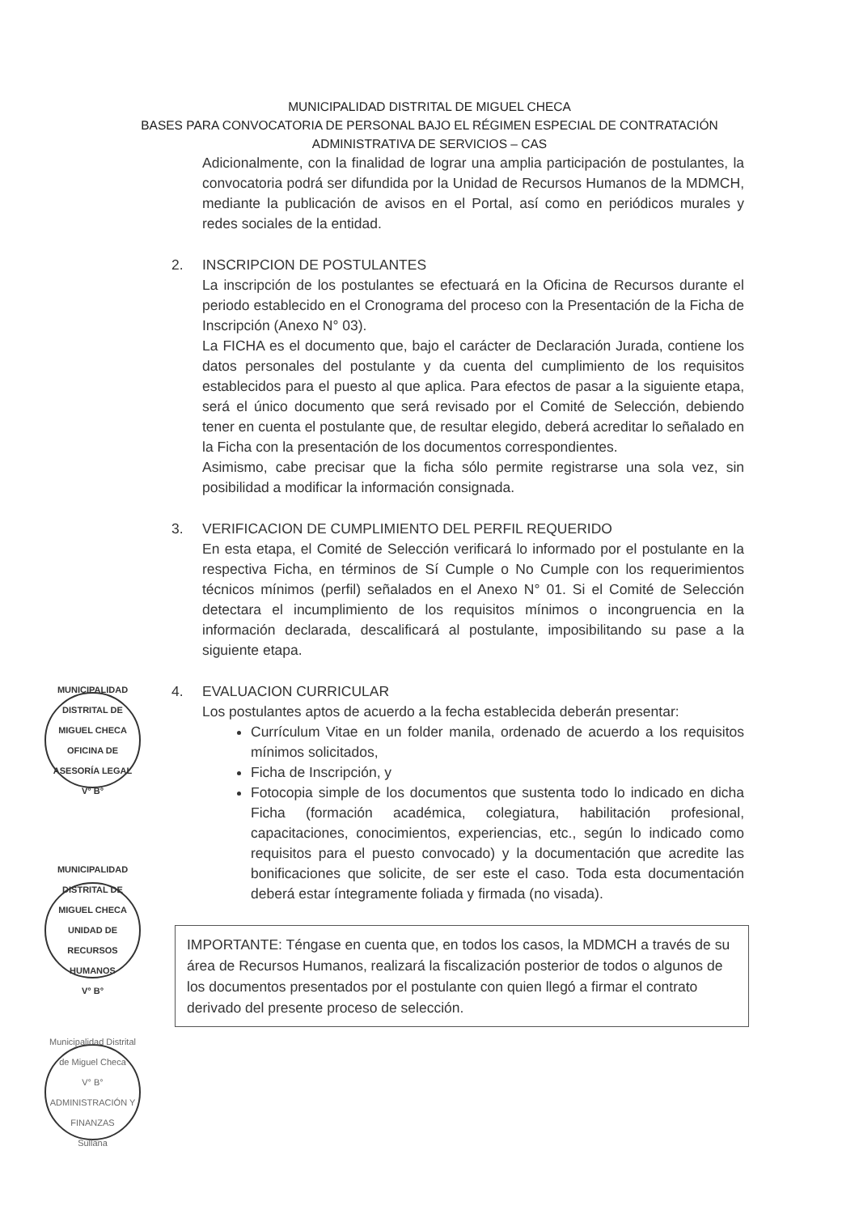MUNICIPALIDAD DISTRITAL DE MIGUEL CHECA
BASES PARA CONVOCATORIA DE PERSONAL BAJO EL RÉGIMEN ESPECIAL DE CONTRATACIÓN
ADMINISTRATIVA DE SERVICIOS – CAS
Adicionalmente, con la finalidad de lograr una amplia participación de postulantes, la convocatoria podrá ser difundida por la Unidad de Recursos Humanos de la MDMCH, mediante la publicación de avisos en el Portal, así como en periódicos murales y redes sociales de la entidad.
2. INSCRIPCION DE POSTULANTES
La inscripción de los postulantes se efectuará en la Oficina de Recursos durante el periodo establecido en el Cronograma del proceso con la Presentación de la Ficha de Inscripción (Anexo N° 03).
La FICHA es el documento que, bajo el carácter de Declaración Jurada, contiene los datos personales del postulante y da cuenta del cumplimiento de los requisitos establecidos para el puesto al que aplica. Para efectos de pasar a la siguiente etapa, será el único documento que será revisado por el Comité de Selección, debiendo tener en cuenta el postulante que, de resultar elegido, deberá acreditar lo señalado en la Ficha con la presentación de los documentos correspondientes.
Asimismo, cabe precisar que la ficha sólo permite registrarse una sola vez, sin posibilidad a modificar la información consignada.
3. VERIFICACION DE CUMPLIMIENTO DEL PERFIL REQUERIDO
En esta etapa, el Comité de Selección verificará lo informado por el postulante en la respectiva Ficha, en términos de Sí Cumple o No Cumple con los requerimientos técnicos mínimos (perfil) señalados en el Anexo N° 01. Si el Comité de Selección detectara el incumplimiento de los requisitos mínimos o incongruencia en la información declarada, descalificará al postulante, imposibilitando su pase a la siguiente etapa.
4. EVALUACION CURRICULAR
Los postulantes aptos de acuerdo a la fecha establecida deberán presentar:
Currículum Vitae en un folder manila, ordenado de acuerdo a los requisitos mínimos solicitados,
Ficha de Inscripción, y
Fotocopia simple de los documentos que sustenta todo lo indicado en dicha Ficha (formación académica, colegiatura, habilitación profesional, capacitaciones, conocimientos, experiencias, etc., según lo indicado como requisitos para el puesto convocado) y la documentación que acredite las bonificaciones que solicite, de ser este el caso. Toda esta documentación deberá estar íntegramente foliada y firmada (no visada).
IMPORTANTE: Téngase en cuenta que, en todos los casos, la MDMCH a través de su área de Recursos Humanos, realizará la fiscalización posterior de todos o algunos de los documentos presentados por el postulante con quien llegó a firmar el contrato derivado del presente proceso de selección.
MUNICIPALIDAD DISTRITAL DE MIGUEL CHECA
OFICINA DE ASESORÍA LEGAL
V° B°
MUNICIPALIDAD DISTRITAL DE MIGUEL CHECA
UNIDAD DE RECURSOS HUMANOS
V° B°
Municipalidad Distrital de Miguel Checa
V° B°
ADMINISTRACIÓN Y FINANZAS
Sullana